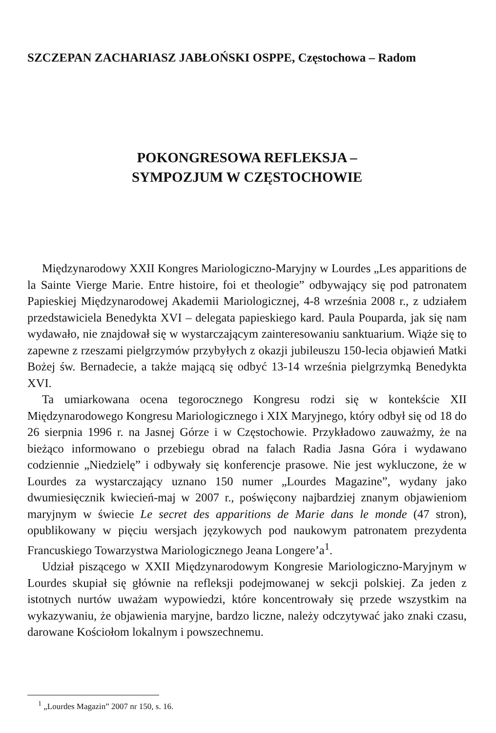SZCZEPAN ZACHARIASZ JABŁOŃSKI OSPPE, Częstochowa – Radom
POKONGRESOWA REFLEKSJA –
SYMPOZJUM W CZĘSTOCHOWIE
Międzynarodowy XXII Kongres Mariologiczno-Maryjny w Lourdes „Les apparitions de la Sainte Vierge Marie. Entre histoire, foi et theologie” odbywający się pod patronatem Papieskiej Międzynarodowej Akademii Mariologicznej, 4-8 września 2008 r., z udziałem przedstawiciela Benedykta XVI – delegata papieskiego kard. Paula Pouparda, jak się nam wydawało, nie znajdował się w wystarczającym zainteresowaniu sanktuarium. Wiąże się to zapewne z rzeszami pielgrzymów przybyłych z okazji jubileuszu 150-lecia objawień Matki Bożej św. Bernadecie, a także mającą się odbyć 13-14 września pielgrzymką Benedykta XVI.
Ta umiarkowana ocena tegorocznego Kongresu rodzi się w kontekście XII Międzynarodowego Kongresu Mariologicznego i XIX Maryjnego, który odbył się od 18 do 26 sierpnia 1996 r. na Jasnej Górze i w Częstochowie. Przykładowo zauważmy, że na bieżąco informowano o przebiegu obrad na falach Radia Jasna Góra i wydawano codziennie „Niedzielę” i odbywały się konferencje prasowe. Nie jest wykluczone, że w Lourdes za wystarczający uznano 150 numer „Lourdes Magazine”, wydany jako dwumiesięcznik kwiecień-maj w 2007 r., poświęcony najbardziej znanym objawieniom maryjnym w świecie Le secret des apparitions de Marie dans le monde (47 stron), opublikowany w pięciu wersjach językowych pod naukowym patronatem prezydenta Francuskiego Towarzystwa Mariologicznego Jeana Longere’a<sup>1</sup>.
Udział piszącego w XXII Międzynarodowym Kongresie Mariologiczno-Maryjnym w Lourdes skupiał się głównie na refleksji podejmowanej w sekcji polskiej. Za jeden z istotnych nurtów uważam wypowiedzi, które koncentrowały się przede wszystkim na wykazywaniu, że objawienia maryjne, bardzo liczne, należy odczytywać jako znaki czasu, darowane Kościołom lokalnym i powszechnemu.
<sup>1</sup> „Lourdes Magazin” 2007 nr 150, s. 16.